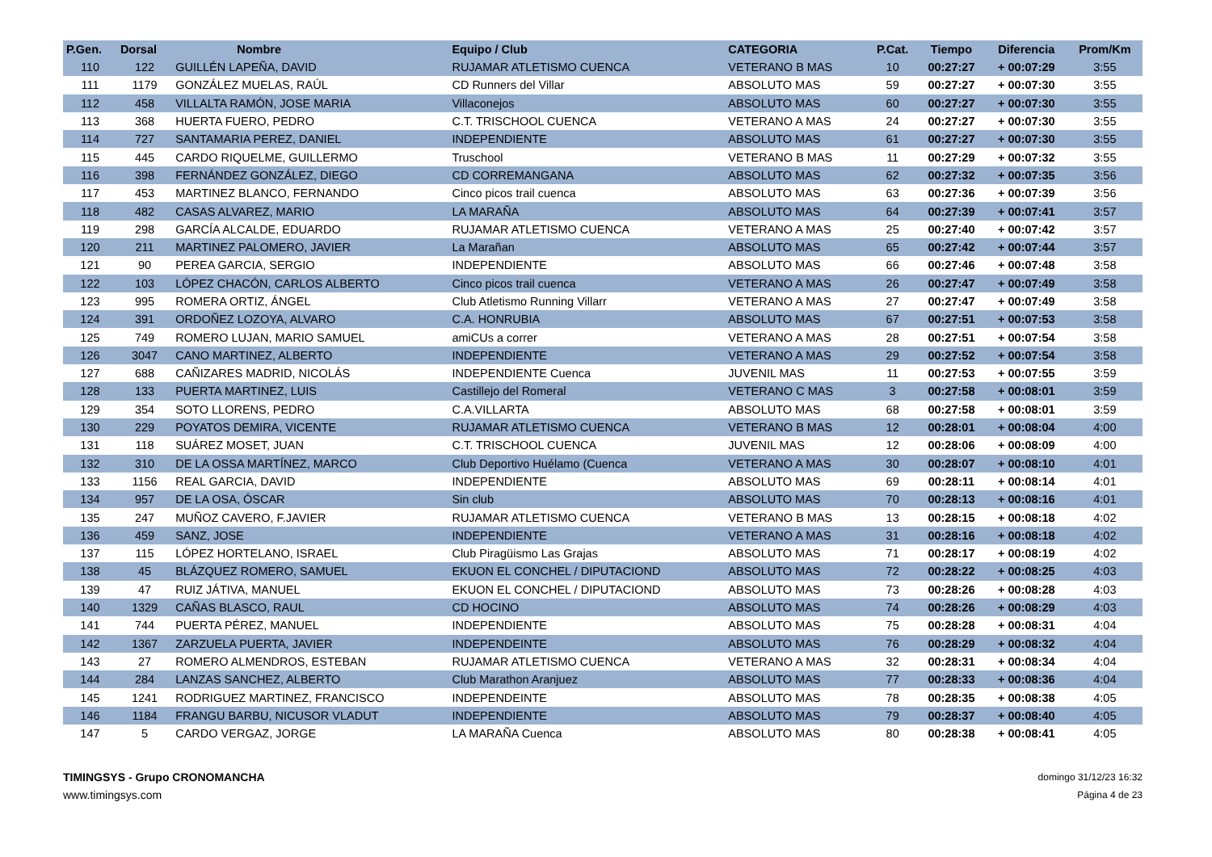| P.Gen. | Dorsal | Nombre | Equipo / Club | CATEGORIA | P.Cat. | Tiempo | Diferencia | Prom/Km |
| --- | --- | --- | --- | --- | --- | --- | --- | --- |
| 110 | 122 | GUILLÉN LAPEÑA, DAVID | RUJAMAR ATLETISMO CUENCA | VETERANO B MAS | 10 | 00:27:27 | + 00:07:29 | 3:55 |
| 111 | 1179 | GONZÁLEZ MUELAS, RAÚL | CD Runners del Villar | ABSOLUTO MAS | 59 | 00:27:27 | + 00:07:30 | 3:55 |
| 112 | 458 | VILLALTA RAMÓN, JOSE MARIA | Villaconejos | ABSOLUTO MAS | 60 | 00:27:27 | + 00:07:30 | 3:55 |
| 113 | 368 | HUERTA FUERO, PEDRO | C.T. TRISCHOOL CUENCA | VETERANO A MAS | 24 | 00:27:27 | + 00:07:30 | 3:55 |
| 114 | 727 | SANTAMARIA PEREZ, DANIEL | INDEPENDIENTE | ABSOLUTO MAS | 61 | 00:27:27 | + 00:07:30 | 3:55 |
| 115 | 445 | CARDO RIQUELME, GUILLERMO | Truschool | VETERANO B MAS | 11 | 00:27:29 | + 00:07:32 | 3:55 |
| 116 | 398 | FERNÁNDEZ GONZÁLEZ, DIEGO | CD CORREMANGANA | ABSOLUTO MAS | 62 | 00:27:32 | + 00:07:35 | 3:56 |
| 117 | 453 | MARTINEZ BLANCO, FERNANDO | Cinco picos trail cuenca | ABSOLUTO MAS | 63 | 00:27:36 | + 00:07:39 | 3:56 |
| 118 | 482 | CASAS ALVAREZ, MARIO | LA MARAÑA | ABSOLUTO MAS | 64 | 00:27:39 | + 00:07:41 | 3:57 |
| 119 | 298 | GARCÍA ALCALDE, EDUARDO | RUJAMAR ATLETISMO CUENCA | VETERANO A MAS | 25 | 00:27:40 | + 00:07:42 | 3:57 |
| 120 | 211 | MARTINEZ PALOMERO, JAVIER | La Marañan | ABSOLUTO MAS | 65 | 00:27:42 | + 00:07:44 | 3:57 |
| 121 | 90 | PEREA GARCIA, SERGIO | INDEPENDIENTE | ABSOLUTO MAS | 66 | 00:27:46 | + 00:07:48 | 3:58 |
| 122 | 103 | LÓPEZ CHACÓN, CARLOS ALBERTO | Cinco picos trail cuenca | VETERANO A MAS | 26 | 00:27:47 | + 00:07:49 | 3:58 |
| 123 | 995 | ROMERA ORTIZ, ÁNGEL | Club Atletismo Running Villarr | VETERANO A MAS | 27 | 00:27:47 | + 00:07:49 | 3:58 |
| 124 | 391 | ORDOÑEZ LOZOYA, ALVARO | C.A. HONRUBIA | ABSOLUTO MAS | 67 | 00:27:51 | + 00:07:53 | 3:58 |
| 125 | 749 | ROMERO LUJAN, MARIO SAMUEL | amiCUs a correr | VETERANO A MAS | 28 | 00:27:51 | + 00:07:54 | 3:58 |
| 126 | 3047 | CANO MARTINEZ, ALBERTO | INDEPENDIENTE | VETERANO A MAS | 29 | 00:27:52 | + 00:07:54 | 3:58 |
| 127 | 688 | CAÑIZARES MADRID, NICOLÁS | INDEPENDIENTE Cuenca | JUVENIL MAS | 11 | 00:27:53 | + 00:07:55 | 3:59 |
| 128 | 133 | PUERTA MARTINEZ, LUIS | Castillejo del Romeral | VETERANO C MAS | 3 | 00:27:58 | + 00:08:01 | 3:59 |
| 129 | 354 | SOTO LLORENS, PEDRO | C.A.VILLARTA | ABSOLUTO MAS | 68 | 00:27:58 | + 00:08:01 | 3:59 |
| 130 | 229 | POYATOS DEMIRA, VICENTE | RUJAMAR ATLETISMO CUENCA | VETERANO B MAS | 12 | 00:28:01 | + 00:08:04 | 4:00 |
| 131 | 118 | SUÁREZ MOSET, JUAN | C.T. TRISCHOOL CUENCA | JUVENIL MAS | 12 | 00:28:06 | + 00:08:09 | 4:00 |
| 132 | 310 | DE LA OSSA MARTÍNEZ, MARCO | Club Deportivo Huélamo (Cuenca | VETERANO A MAS | 30 | 00:28:07 | + 00:08:10 | 4:01 |
| 133 | 1156 | REAL GARCIA, DAVID | INDEPENDIENTE | ABSOLUTO MAS | 69 | 00:28:11 | + 00:08:14 | 4:01 |
| 134 | 957 | DE LA OSA, ÓSCAR | Sin club | ABSOLUTO MAS | 70 | 00:28:13 | + 00:08:16 | 4:01 |
| 135 | 247 | MUÑOZ CAVERO, F.JAVIER | RUJAMAR ATLETISMO CUENCA | VETERANO B MAS | 13 | 00:28:15 | + 00:08:18 | 4:02 |
| 136 | 459 | SANZ, JOSE | INDEPENDIENTE | VETERANO A MAS | 31 | 00:28:16 | + 00:08:18 | 4:02 |
| 137 | 115 | LÓPEZ HORTELANO, ISRAEL | Club Piragüismo Las Grajas | ABSOLUTO MAS | 71 | 00:28:17 | + 00:08:19 | 4:02 |
| 138 | 45 | BLÁZQUEZ ROMERO, SAMUEL | EKUON EL CONCHEL / DIPUTACIOND | ABSOLUTO MAS | 72 | 00:28:22 | + 00:08:25 | 4:03 |
| 139 | 47 | RUIZ JÁTIVA, MANUEL | EKUON EL CONCHEL / DIPUTACIOND | ABSOLUTO MAS | 73 | 00:28:26 | + 00:08:28 | 4:03 |
| 140 | 1329 | CAÑAS BLASCO, RAUL | CD HOCINO | ABSOLUTO MAS | 74 | 00:28:26 | + 00:08:29 | 4:03 |
| 141 | 744 | PUERTA PÉREZ, MANUEL | INDEPENDIENTE | ABSOLUTO MAS | 75 | 00:28:28 | + 00:08:31 | 4:04 |
| 142 | 1367 | ZARZUELA PUERTA, JAVIER | INDEPENDEINTE | ABSOLUTO MAS | 76 | 00:28:29 | + 00:08:32 | 4:04 |
| 143 | 27 | ROMERO ALMENDROS, ESTEBAN | RUJAMAR ATLETISMO CUENCA | VETERANO A MAS | 32 | 00:28:31 | + 00:08:34 | 4:04 |
| 144 | 284 | LANZAS SANCHEZ, ALBERTO | Club Marathon Aranjuez | ABSOLUTO MAS | 77 | 00:28:33 | + 00:08:36 | 4:04 |
| 145 | 1241 | RODRIGUEZ MARTINEZ, FRANCISCO | INDEPENDEINTE | ABSOLUTO MAS | 78 | 00:28:35 | + 00:08:38 | 4:05 |
| 146 | 1184 | FRANGU BARBU, NICUSOR VLADUT | INDEPENDIENTE | ABSOLUTO MAS | 79 | 00:28:37 | + 00:08:40 | 4:05 |
| 147 | 5 | CARDO VERGAZ, JORGE | LA MARAÑA Cuenca | ABSOLUTO MAS | 80 | 00:28:38 | + 00:08:41 | 4:05 |
TIMINGSYS - Grupo CRONOMANCHA
www.timingsys.com
domingo 31/12/23 16:32
Página 4 de 23